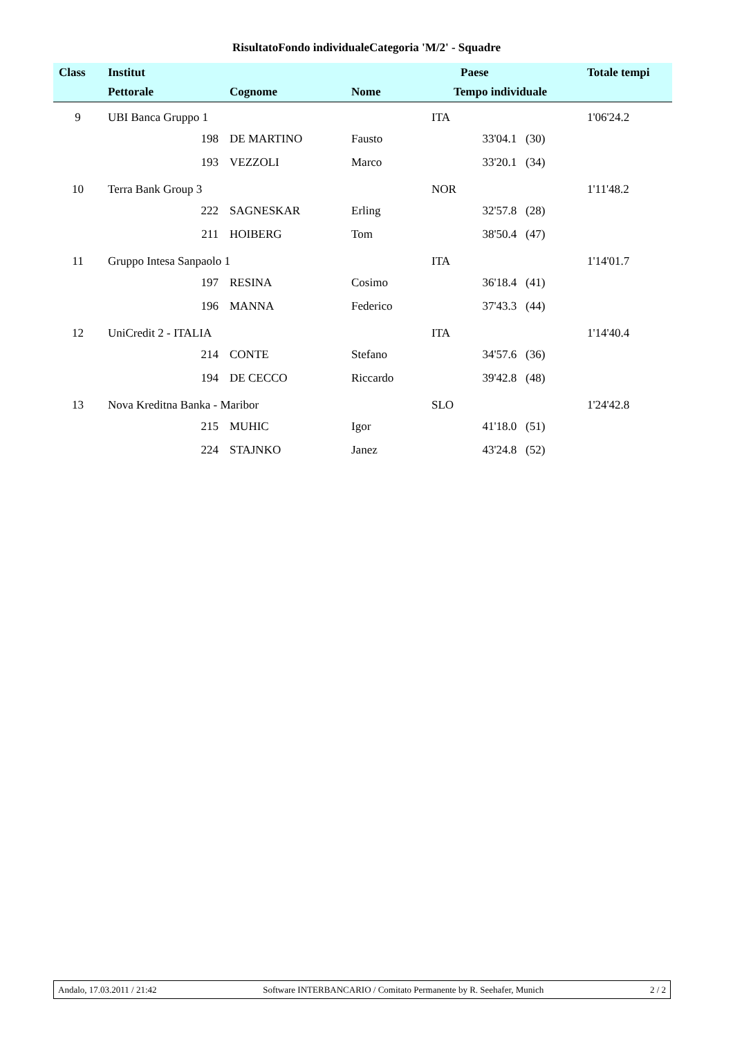RisultatoFondo individualeCategoria 'M/2' - Squadre
| Class | Institut | | | Paese | | Totale tempi |
| --- | --- | --- | --- | --- | --- | --- |
| | Pettorale | Cognome | Nome | Tempo individuale | | |
| 9 | UBI Banca Gruppo 1 | | | ITA | | 1'06'24.2 |
| | 198 | DE MARTINO | Fausto | | 33'04.1 (30) | |
| | 193 | VEZZOLI | Marco | | 33'20.1 (34) | |
| 10 | Terra Bank Group 3 | | | NOR | | 1'11'48.2 |
| | 222 | SAGNESKAR | Erling | | 32'57.8 (28) | |
| | 211 | HOIBERG | Tom | | 38'50.4 (47) | |
| 11 | Gruppo Intesa Sanpaolo 1 | | | ITA | | 1'14'01.7 |
| | 197 | RESINA | Cosimo | | 36'18.4 (41) | |
| | 196 | MANNA | Federico | | 37'43.3 (44) | |
| 12 | UniCredit 2 - ITALIA | | | ITA | | 1'14'40.4 |
| | 214 | CONTE | Stefano | | 34'57.6 (36) | |
| | 194 | DE CECCO | Riccardo | | 39'42.8 (48) | |
| 13 | Nova Kreditna Banka - Maribor | | | SLO | | 1'24'42.8 |
| | 215 | MUHIC | Igor | | 41'18.0 (51) | |
| | 224 | STAJNKO | Janez | | 43'24.8 (52) | |
Andalo, 17.03.2011 / 21:42 Software INTERBANCARIO / Comitato Permanente by R. Seehafer, Munich 2 / 2